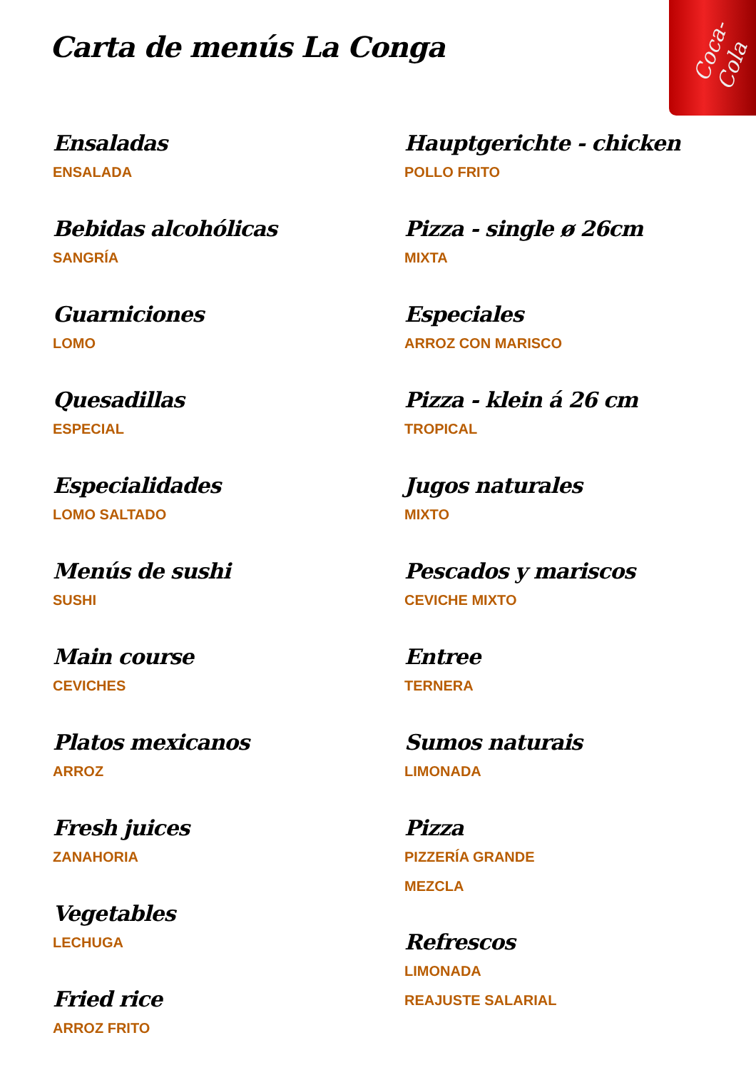Coca-Cola
Carta de menús La Conga
Ensaladas
ENSALADA
Bebidas alcohólicas
SANGRÍA
Guarniciones
LOMO
Quesadillas
ESPECIAL
Especialidades
LOMO SALTADO
Menús de sushi
SUSHI
Main course
CEVICHES
Platos mexicanos
ARROZ
Fresh juices
ZANAHORIA
Vegetables
LECHUGA
Fried rice
ARROZ FRITO
Hauptgerichte - chicken
POLLO FRITO
Pizza - single ø 26cm
MIXTA
Especiales
ARROZ CON MARISCO
Pizza - klein á 26 cm
TROPICAL
Jugos naturales
MIXTO
Pescados y mariscos
CEVICHE MIXTO
Entree
TERNERA
Sumos naturais
LIMONADA
Pizza
PIZZERÍA GRANDE
MEZCLA
Refrescos
LIMONADA
REAJUSTE SALARIAL